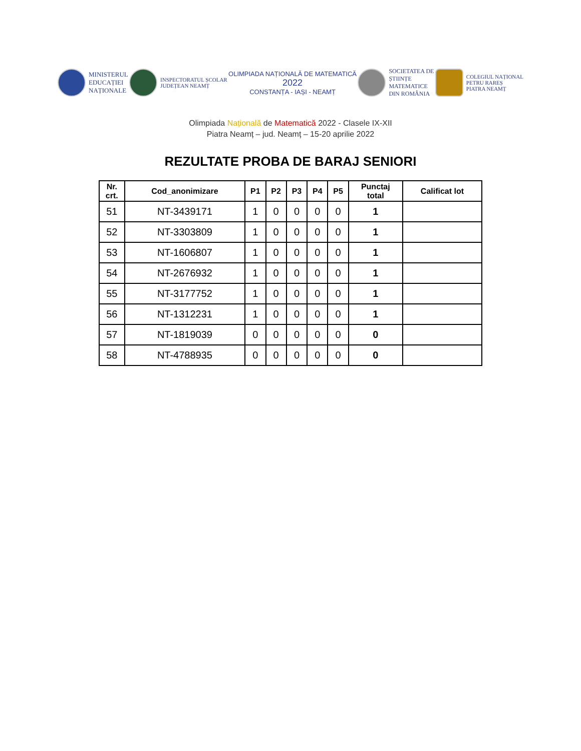MINISTERUL
EDUCAȚIEI
NAȚIONALE
INSPECTORATUL ȘCOLAR
JUDEȚEAN NEAMȚ
OLIMPIADA NAȚIONALĂ DE MATEMATICĂ
2022
CONSTANȚA - IAȘI - NEAMȚ
SOCIETATEA DE
ȘTIINȚE
MATEMATICE
DIN ROMÂNIA
COLEGIUL NAȚIONAL
PETRU RAREȘ
PIATRA NEAMȚ
Olimpiada Națională de Matematică 2022 - Clasele IX-XII
Piatra Neamț – jud. Neamț – 15-20 aprilie 2022
REZULTATE PROBA DE BARAJ SENIORI
| Nr. crt. | Cod_anonimizare | P1 | P2 | P3 | P4 | P5 | Punctaj total | Calificat lot |
| --- | --- | --- | --- | --- | --- | --- | --- | --- |
| 51 | NT-3439171 | 1 | 0 | 0 | 0 | 0 | 1 | |
| 52 | NT-3303809 | 1 | 0 | 0 | 0 | 0 | 1 | |
| 53 | NT-1606807 | 1 | 0 | 0 | 0 | 0 | 1 | |
| 54 | NT-2676932 | 1 | 0 | 0 | 0 | 0 | 1 | |
| 55 | NT-3177752 | 1 | 0 | 0 | 0 | 0 | 1 | |
| 56 | NT-1312231 | 1 | 0 | 0 | 0 | 0 | 1 | |
| 57 | NT-1819039 | 0 | 0 | 0 | 0 | 0 | 0 | |
| 58 | NT-4788935 | 0 | 0 | 0 | 0 | 0 | 0 | |